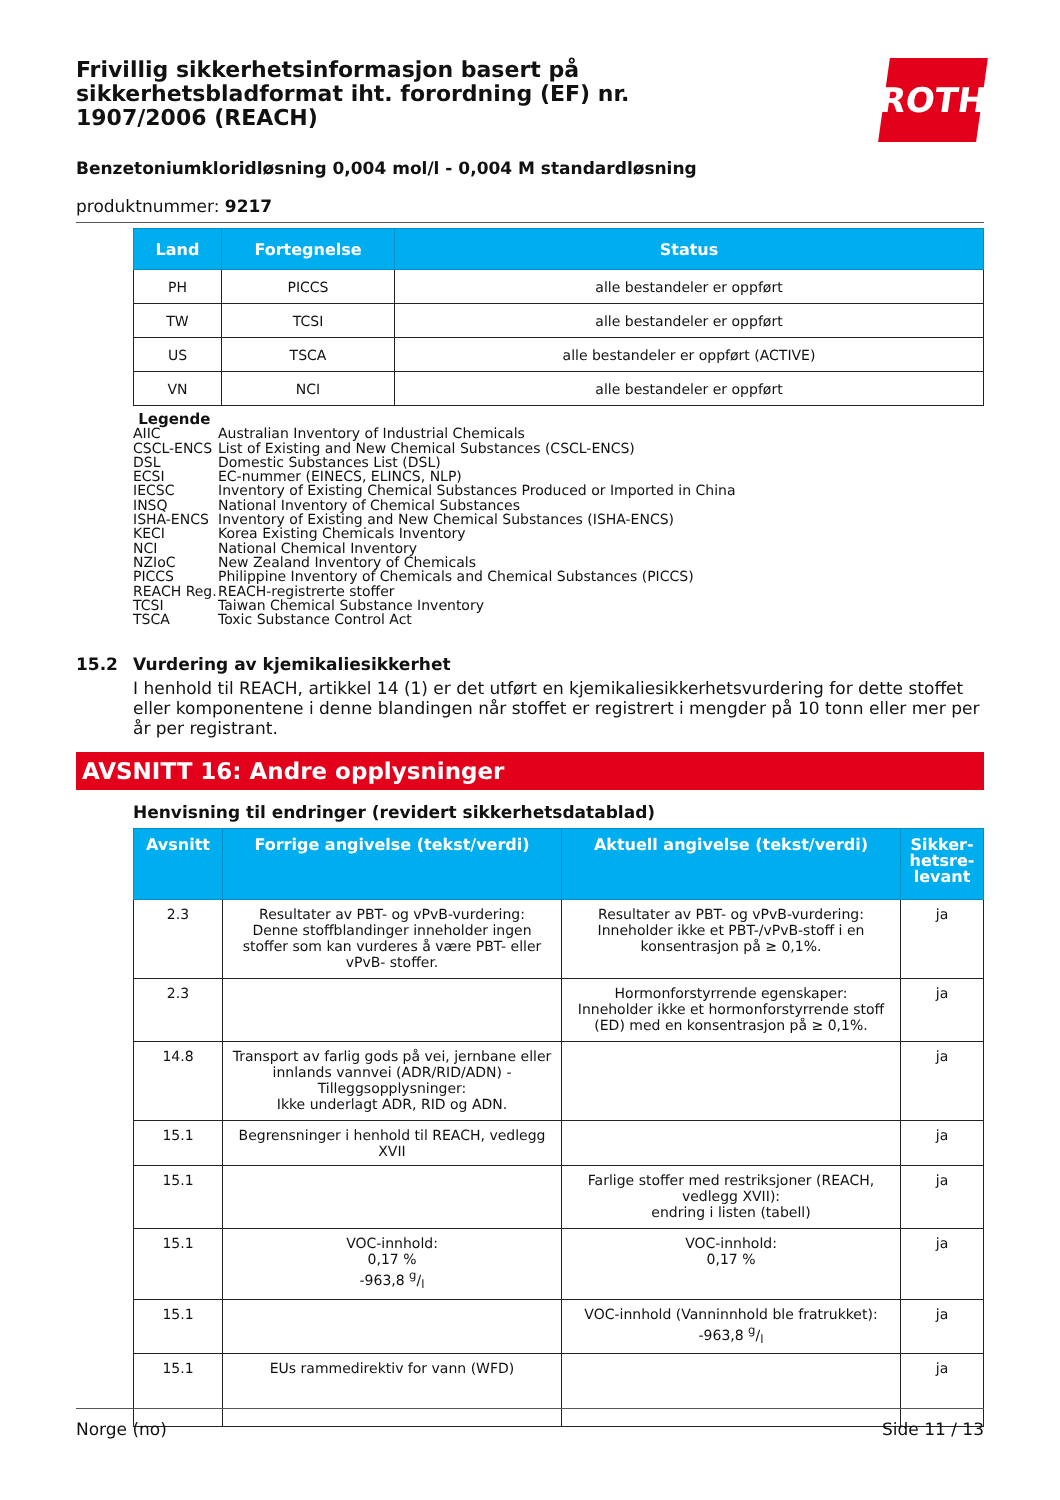ROTH
Frivillig sikkerhetsinformasjon basert på sikkerhetsbladformat iht. forordning (EF) nr. 1907/2006 (REACH)
Benzetoniumkloridløsning 0,004 mol/l - 0,004 M standardløsning
produktnummer: 9217
| Land | Fortegnelse | Status |
| --- | --- | --- |
| PH | PICCS | alle bestandeler er oppført |
| TW | TCSI | alle bestandeler er oppført |
| US | TSCA | alle bestandeler er oppført (ACTIVE) |
| VN | NCI | alle bestandeler er oppført |
Legende
AIIC Australian Inventory of Industrial Chemicals
CSCL-ENCS List of Existing and New Chemical Substances (CSCL-ENCS)
DSL Domestic Substances List (DSL)
ECSI EC-nummer (EINECS, ELINCS, NLP)
IECSC Inventory of Existing Chemical Substances Produced or Imported in China
INSQ National Inventory of Chemical Substances
ISHA-ENCS Inventory of Existing and New Chemical Substances (ISHA-ENCS)
KECI Korea Existing Chemicals Inventory
NCI National Chemical Inventory
NZIoC New Zealand Inventory of Chemicals
PICCS Philippine Inventory of Chemicals and Chemical Substances (PICCS)
REACH Reg. REACH-registrerte stoffer
TCSI Taiwan Chemical Substance Inventory
TSCA Toxic Substance Control Act
15.2 Vurdering av kjemikaliesikkerhet
I henhold til REACH, artikkel 14 (1) er det utført en kjemikaliesikkerhetsvurdering for dette stoffet eller komponentene i denne blandingen når stoffet er registrert i mengder på 10 tonn eller mer per år per registrant.
AVSNITT 16: Andre opplysninger
Henvisning til endringer (revidert sikkerhetsdatablad)
| Avsnitt | Forrige angivelse (tekst/verdi) | Aktuell angivelse (tekst/verdi) | Sikker-hetsre-levant |
| --- | --- | --- | --- |
| 2.3 | Resultater av PBT- og vPvB-vurdering: Denne stoffblandinger inneholder ingen stoffer som kan vurderes å være PBT- eller vPvB- stoffer. | Resultater av PBT- og vPvB-vurdering: Inneholder ikke et PBT-/vPvB-stoff i en konsentrasjon på ≥ 0,1%. | ja |
| 2.3 | | Hormonforstyrrende egenskaper: Inneholder ikke et hormonforstyrrende stoff (ED) med en konsentrasjon på ≥ 0,1%. | ja |
| 14.8 | Transport av farlig gods på vei, jernbane eller innlands vannvei (ADR/RID/ADN) - Tilleggsopplysninger: Ikke underlagt ADR, RID og ADN. | | ja |
| 15.1 | Begrensninger i henhold til REACH, vedlegg XVII | | ja |
| 15.1 | | Farlige stoffer med restriksjoner (REACH, vedlegg XVII): endring i listen (tabell) | ja |
| 15.1 | VOC-innhold: 0,17 % -963,8 g/l | VOC-innhold: 0,17 % | ja |
| 15.1 | | VOC-innhold (Vanninnhold ble fratrukket): -963,8 g/l | ja |
| 15.1 | EUs rammedirektiv for vann (WFD) | | ja |
Norge (no) Side 11 / 13